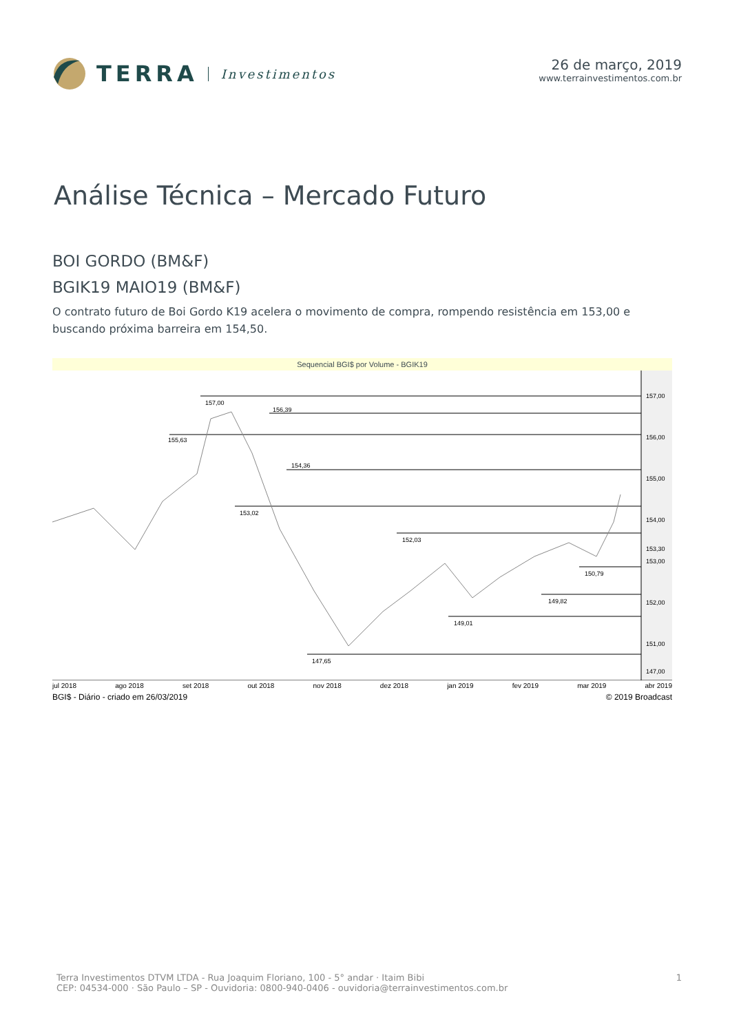TERRA Investimentos 26 de março, 2019
www.terrainvestimentos.com.br
Análise Técnica – Mercado Futuro
BOI GORDO (BM&F)
BGIK19 MAIO19 (BM&F)
O contrato futuro de Boi Gordo K19 acelera o movimento de compra, rompendo resistência em 153,00 e buscando próxima barreira em 154,50.
Sequencial BGI$ por Volume - BGIK19
157,00
156,39
155,63
154,36
153,02
152,03
150,79
149,82
149,01
147,65
157,00
156,00
155,00
154,00
153,30
153,00
152,00
151,00
147,00
jul 2018 ago 2018 set 2018 out 2018 nov 2018 dez 2018 jan 2019 fev 2019 mar 2019 abr 2019
BGI$ - Diário - criado em 26/03/2019 © 2019 Broadcast
Terra Investimentos DTVM LTDA - Rua Joaquim Floriano, 100 - 5° andar · Itaim Bibi
CEP: 04534-000 · São Paulo – SP - Ouvidoria: 0800-940-0406 - ouvidoria@terrainvestimentos.com.br
1